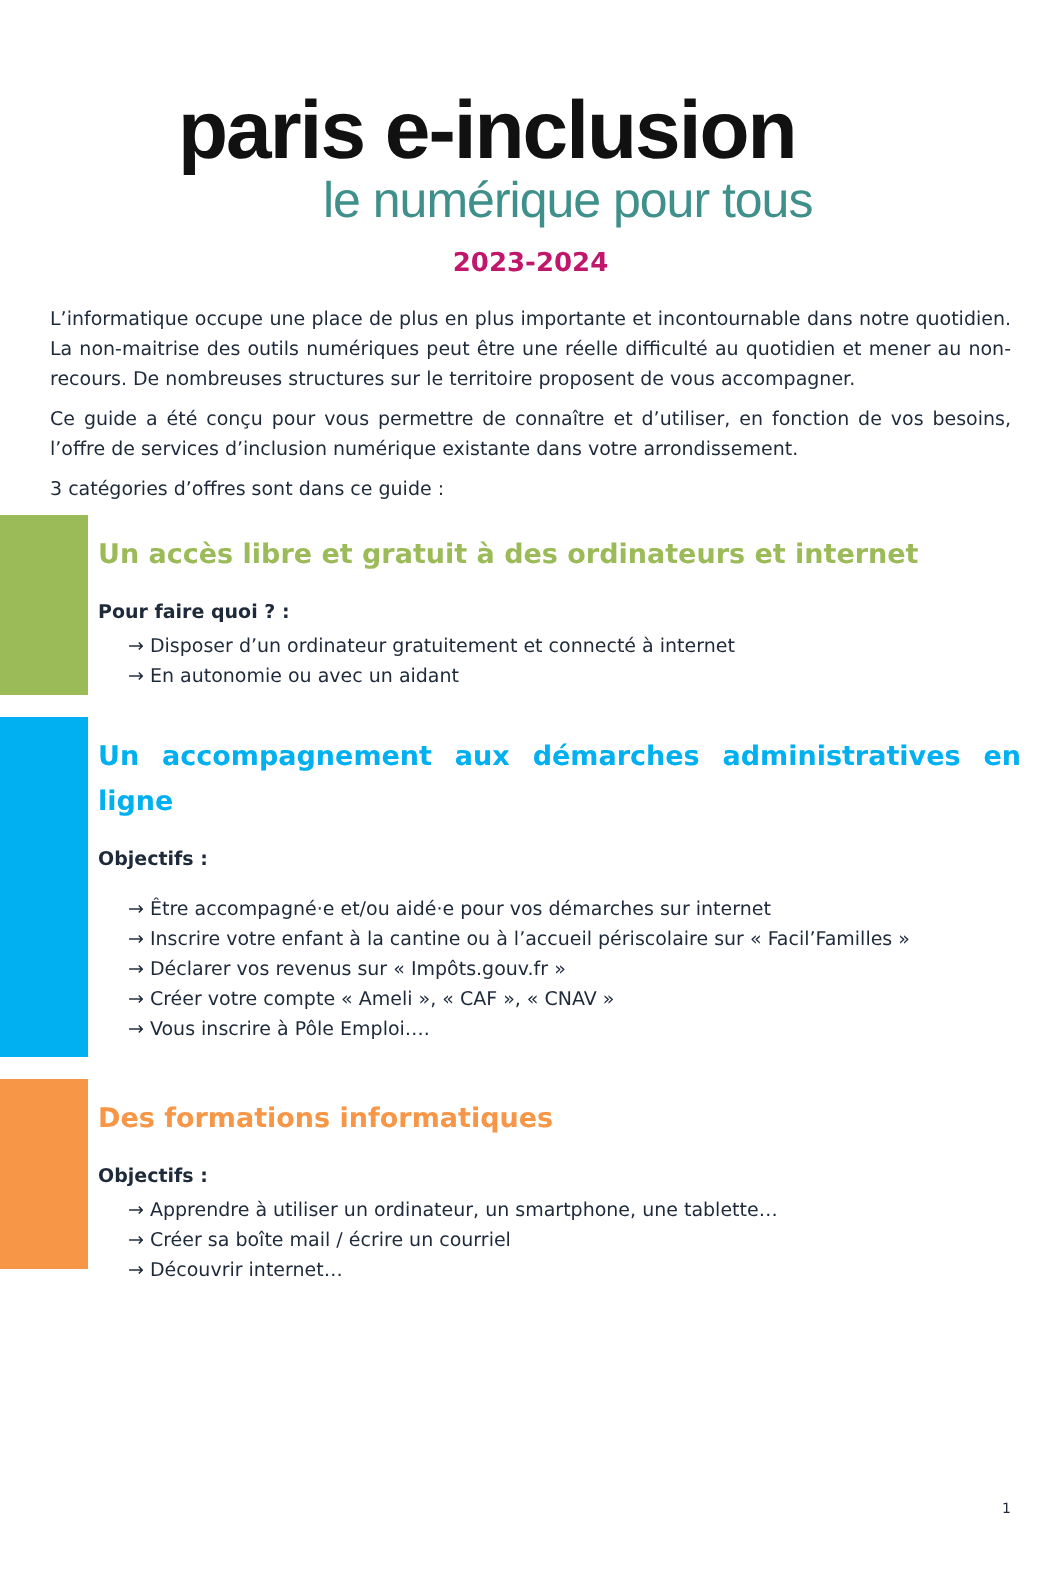paris e-inclusion
le numérique pour tous
2023-2024
L’informatique occupe une place de plus en plus importante et incontournable dans notre quotidien. La non-maitrise des outils numériques peut être une réelle difficulté au quotidien et mener au non-recours. De nombreuses structures sur le territoire proposent de vous accompagner.
Ce guide a été conçu pour vous permettre de connaître et d’utiliser, en fonction de vos besoins, l’offre de services d’inclusion numérique existante dans votre arrondissement.
3 catégories d’offres sont dans ce guide :
Un accès libre et gratuit à des ordinateurs et internet
Pour faire quoi ? :
→ Disposer d’un ordinateur gratuitement et connecté à internet
→ En autonomie ou avec un aidant
Un accompagnement aux démarches administratives en ligne
Objectifs :
→ Être accompagné·e et/ou aidé·e pour vos démarches sur internet
→ Inscrire votre enfant à la cantine ou à l’accueil périscolaire sur « Facil’Familles »
→ Déclarer vos revenus sur « Impôts.gouv.fr »
→ Créer votre compte « Ameli », « CAF », « CNAV »
→ Vous inscrire à Pôle Emploi….
Des formations informatiques
Objectifs :
→ Apprendre à utiliser un ordinateur, un smartphone, une tablette…
→ Créer sa boîte mail / écrire un courriel
→ Découvrir internet…
1